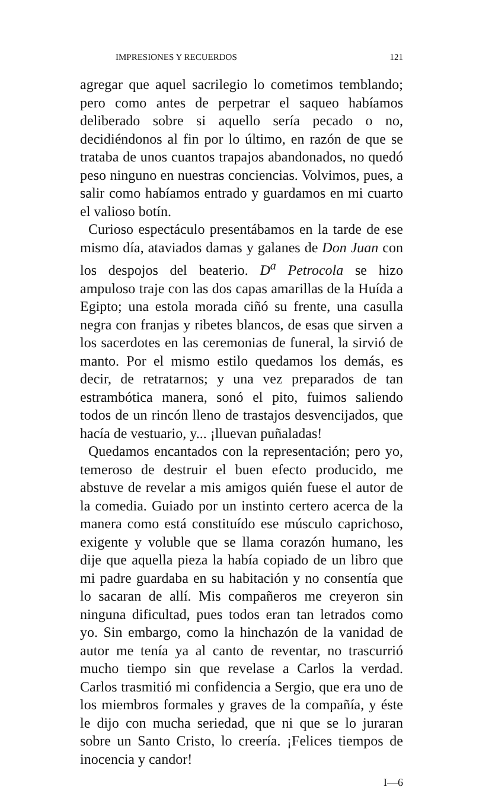IMPRESIONES Y RECUERDOS 121
agregar que aquel sacrilegio lo cometimos temblando; pero como antes de perpetrar el saqueo habíamos deliberado sobre si aquello sería pecado o no, decidiéndonos al fin por lo último, en razón de que se trataba de unos cuantos trapajos abandonados, no quedó peso ninguno en nuestras conciencias. Volvimos, pues, a salir como habíamos entrado y guardamos en mi cuarto el valioso botín.
Curioso espectáculo presentábamos en la tarde de ese mismo día, ataviados damas y galanes de Don Juan con los despojos del beaterio. D<sup>a</sup> Petrocola se hizo ampuloso traje con las dos capas amarillas de la Huída a Egipto; una estola morada ciñó su frente, una casulla negra con franjas y ribetes blancos, de esas que sirven a los sacerdotes en las ceremonias de funeral, la sirvió de manto. Por el mismo estilo quedamos los demás, es decir, de retratarnos; y una vez preparados de tan estrambótica manera, sonó el pito, fuimos saliendo todos de un rincón lleno de trastajos desvencijados, que hacía de vestuario, y... ¡lluevan puñaladas!
Quedamos encantados con la representación; pero yo, temeroso de destruir el buen efecto producido, me abstuve de revelar a mis amigos quién fuese el autor de la comedia. Guiado por un instinto certero acerca de la manera como está constituído ese músculo caprichoso, exigente y voluble que se llama corazón humano, les dije que aquella pieza la había copiado de un libro que mi padre guardaba en su habitación y no consentía que lo sacaran de allí. Mis compañeros me creyeron sin ninguna dificultad, pues todos eran tan letrados como yo. Sin embargo, como la hinchazón de la vanidad de autor me tenía ya al canto de reventar, no trascurrió mucho tiempo sin que revelase a Carlos la verdad. Carlos trasmitió mi confidencia a Sergio, que era uno de los miembros formales y graves de la compañía, y éste le dijo con mucha seriedad, que ni que se lo juraran sobre un Santo Cristo, lo creería. ¡Felices tiempos de inocencia y candor!
I—6